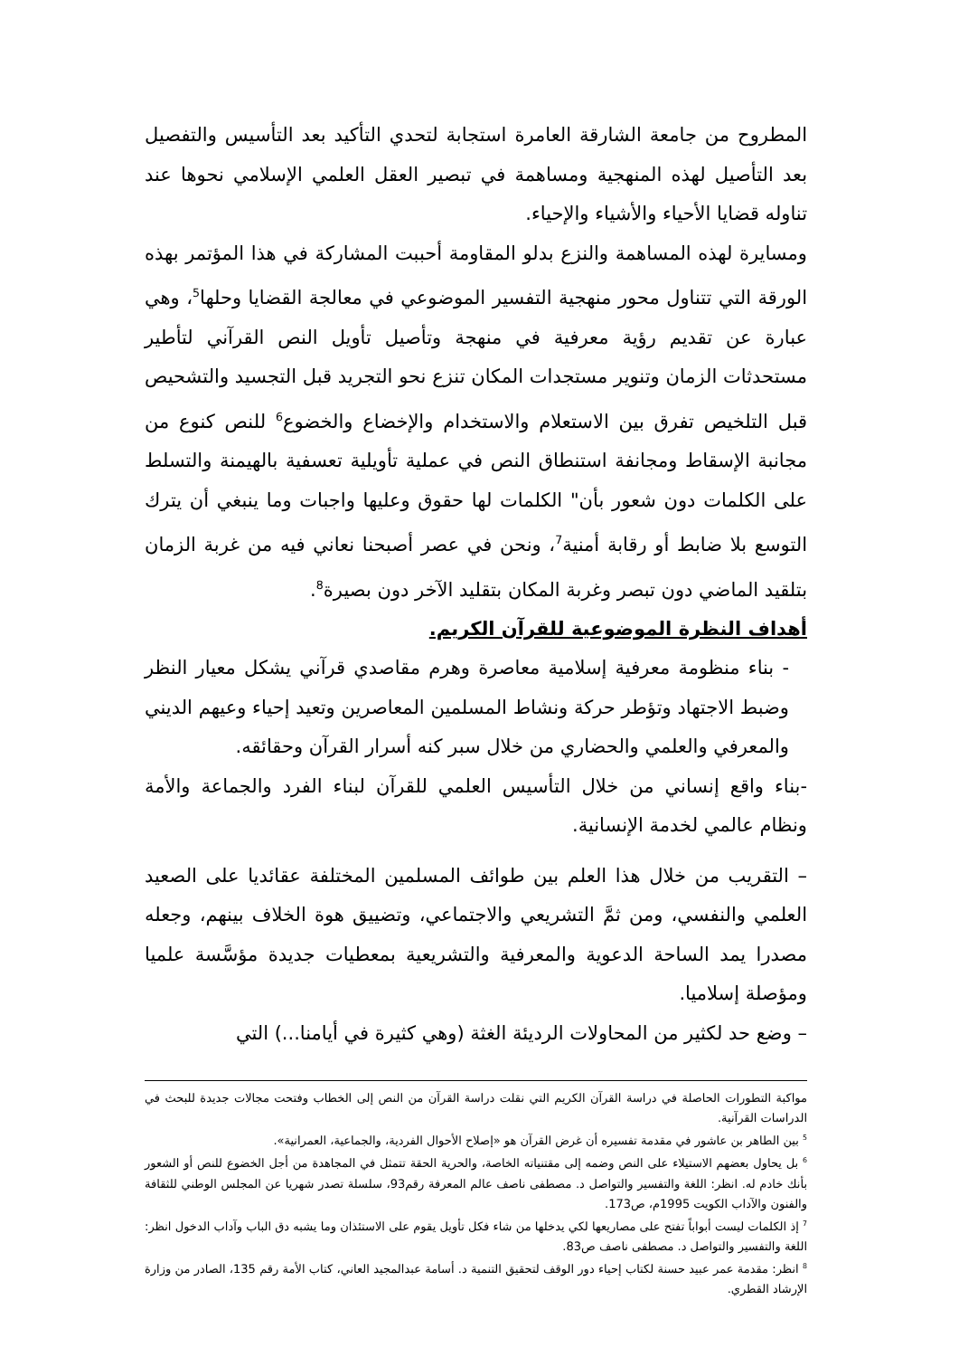المطروح من جامعة الشارقة العامرة استجابة لتحدي التأكيد بعد التأسيس والتفصيل بعد التأصيل لهذه المنهجية ومساهمة في تبصير العقل العلمي الإسلامي نحوها عند تناوله قضايا الأحياء والأشياء والإحياء.
ومسايرة لهذه المساهمة والنزع بدلو المقاومة أحببت المشاركة في هذا المؤتمر بهذه الورقة التي تتناول محور منهجية التفسير الموضوعي في معالجة القضايا وحلها<sup>5</sup>، وهي عبارة عن تقديم رؤية معرفية في منهجة وتأصيل تأويل النص القرآني لتأطير مستحدثات الزمان وتنوير مستجدات المكان تنزع نحو التجريد قبل التجسيد والتشحيص قبل التلخيص تفرق بين الاستعلام والاستخدام والإخضاع والخضوع<sup>6</sup> للنص كنوع من مجانبة الإسقاط ومجانفة استنطاق النص في عملية تأويلية تعسفية بالهيمنة والتسلط على الكلمات دون شعور بأن" الكلمات لها حقوق وعليها واجبات وما ينبغي أن يترك التوسع بلا ضابط أو رقابة أمنية<sup>7</sup>، ونحن في عصر أصبحنا نعاني فيه من غربة الزمان بتلقيد الماضي دون تبصر وغربة المكان بتقليد الآخر دون بصيرة<sup>8</sup>.
أهداف النظرة الموضوعية للقرآن الكريم.
- بناء منظومة معرفية إسلامية معاصرة وهرم مقاصدي قرآني يشكل معيار النظر وضبط الاجتهاد وتؤطر حركة ونشاط المسلمين المعاصرين وتعيد إحياء وعيهم الديني والمعرفي والعلمي والحضاري من خلال سبر كنه أسرار القرآن وحقائقه.
-بناء واقع إنساني من خلال التأسيس العلمي للقرآن لبناء الفرد والجماعة والأمة ونظام عالمي لخدمة الإنسانية.
– التقريب من خلال هذا العلم بين طوائف المسلمين المختلفة عقائديا على الصعيد العلمي والنفسي، ومن ثمَّ التشريعي والاجتماعي، وتضييق هوة الخلاف بينهم، وجعله مصدرا يمد الساحة الدعوية والمعرفية والتشريعية بمعطيات جديدة مؤسَّسة علميا ومؤصلة إسلاميا.
– وضع حد لكثير من المحاولات الرديئة الغثة (وهي كثيرة في أيامنا...) التي
مواكبة التطورات الحاصلة في دراسة القرآن الكريم التي نقلت دراسة القرآن من النص إلى الخطاب وفتحت مجالات جديدة للبحث في الدراسات القرآنية.
<sup>5</sup> بين الطاهر بن عاشور في مقدمة تفسيره أن غرض القرآن هو «إصلاح الأحوال الفردية، والجماعية، العمرانية».
<sup>6</sup> بل يحاول بعضهم الاستيلاء على النص وضمه إلى مقتنياته الخاصة، والحرية الحقة تتمثل في المجاهدة من أجل الخضوع للنص أو الشعور بأنك خادم له. انظر: اللغة والتفسير والتواصل د. مصطفى ناصف عالم المعرفة رقم93، سلسلة تصدر شهريا عن المجلس الوطني للثقافة والفنون والآداب الكويت 1995م، ص173.
<sup>7</sup> إذ الكلمات ليست أبواباً تفتح على مصاريعها لكي يدخلها من شاء فكل تأويل يقوم على الاستئذان وما يشبه دق الباب وآداب الدخول انظر: اللغة والتفسير والتواصل د. مصطفى ناصف ص83.
<sup>8</sup> انظر: مقدمة عمر عبيد حسنة لكتاب إحياء دور الوقف لتحقيق التنمية د. أسامة عبدالمجيد العاني، كتاب الأمة رقم 135، الصادر من وزارة الإرشاد القطري.